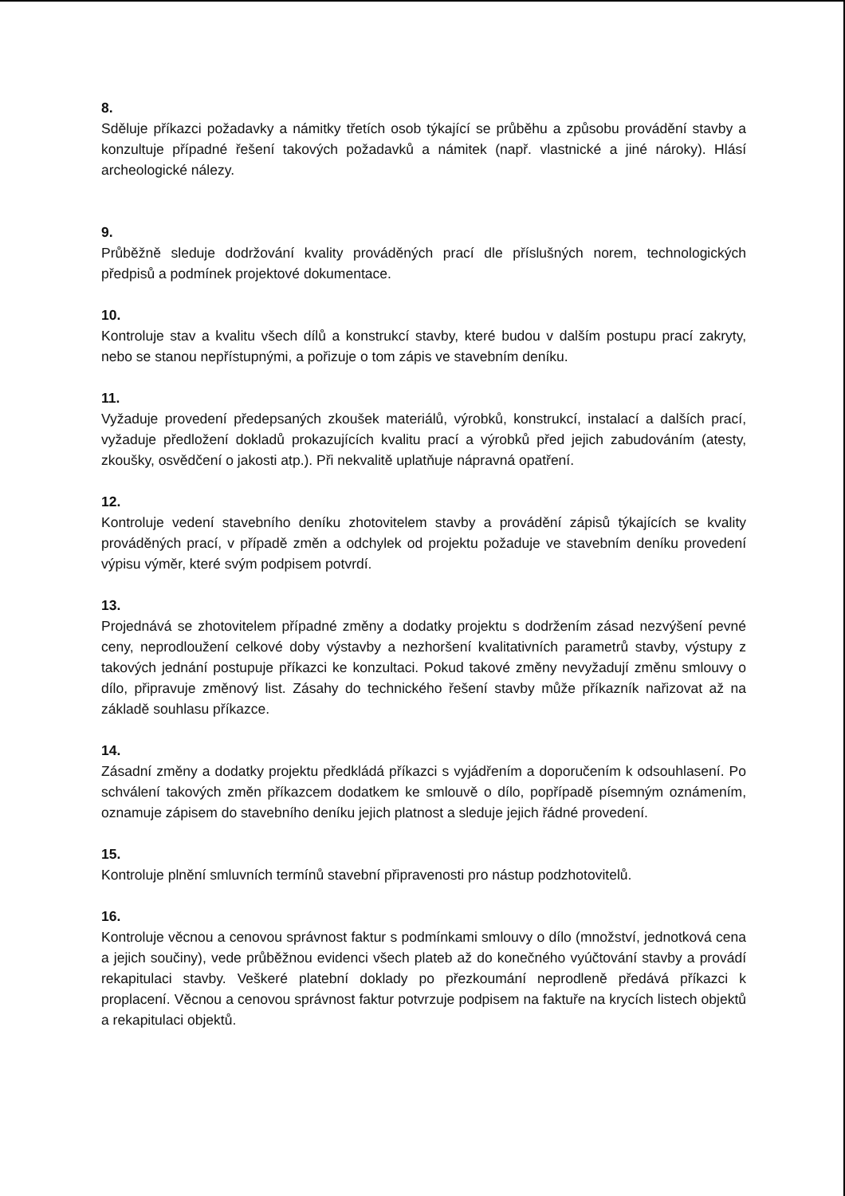8.
Sděluje příkazci požadavky a námitky třetích osob týkající se průběhu a způsobu provádění stavby a konzultuje případné řešení takových požadavků a námitek (např. vlastnické a jiné nároky). Hlásí archeologické nálezy.
9.
Průběžně sleduje dodržování kvality prováděných prací dle příslušných norem, technologických předpisů a podmínek projektové dokumentace.
10.
Kontroluje stav a kvalitu všech dílů a konstrukcí stavby, které budou v dalším postupu prací zakryty, nebo se stanou nepřístupnými, a pořizuje o tom zápis ve stavebním deníku.
11.
Vyžaduje provedení předepsaných zkoušek materiálů, výrobků, konstrukcí, instalací a dalších prací, vyžaduje předložení dokladů prokazujících kvalitu prací a výrobků před jejich zabudováním (atesty, zkoušky, osvědčení o jakosti atp.). Při nekvalitě uplatňuje nápravná opatření.
12.
Kontroluje vedení stavebního deníku zhotovitelem stavby a provádění zápisů týkajících se kvality prováděných prací, v případě změn a odchylek od projektu požaduje ve stavebním deníku provedení výpisu výměr, které svým podpisem potvrdí.
13.
Projednává se zhotovitelem případné změny a dodatky projektu s dodržením zásad nezvýšení pevné ceny, neprodloužení celkové doby výstavby a nezhoršení kvalitativních parametrů stavby, výstupy z takových jednání postupuje příkazci ke konzultaci. Pokud takové změny nevyžadují změnu smlouvy o dílo, připravuje změnový list. Zásahy do technického řešení stavby může příkazník nařizovat až na základě souhlasu příkazce.
14.
Zásadní změny a dodatky projektu předkládá příkazci s vyjádřením a doporučením k odsouhlasení. Po schválení takových změn příkazcem dodatkem ke smlouvě o dílo, popřípadě písemným oznámením, oznamuje zápisem do stavebního deníku jejich platnost a sleduje jejich řádné provedení.
15.
Kontroluje plnění smluvních termínů stavební připravenosti pro nástup podzhotovitelů.
16.
Kontroluje věcnou a cenovou správnost faktur s podmínkami smlouvy o dílo (množství, jednotková cena a jejich součiny), vede průběžnou evidenci všech plateb až do konečného vyúčtování stavby a provádí rekapitulaci stavby. Veškeré platební doklady po přezkoumání neprodleně předává příkazci k proplacení. Věcnou a cenovou správnost faktur potvrzuje podpisem na faktuře na krycích listech objektů a rekapitulaci objektů.